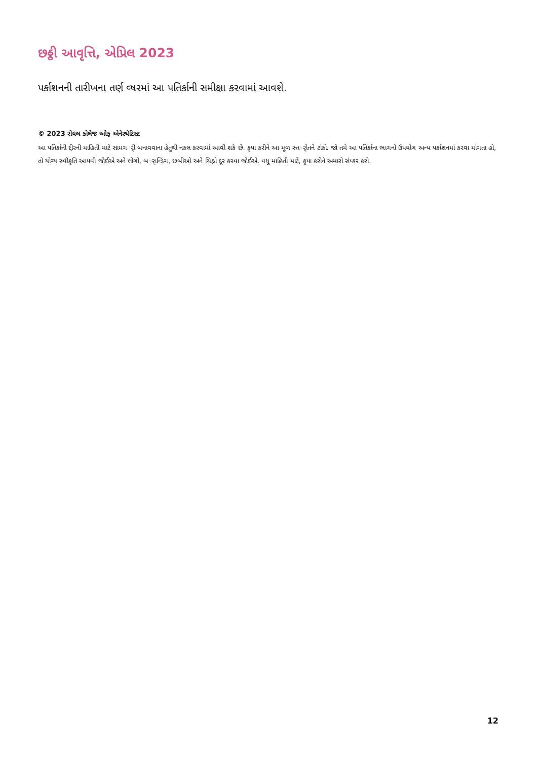છઠ્ઠી આવૃત્તિ, એપ્રિલ 2023
પર્કાશનની તારીખના તર્ણ વ્ષરમાં આ પતિર્કાની સમીક્ષા કરવામાં આવશે.
© 2023 રોયલ કોલેજ ઓફ એનેસ્થેટિસ્ટ
આ પતિર્કાની દ્દીરની માહિતી માટે સામગર્ી બનાવવાના હેતુથી નકલ કરવામાં આવી શકે છે. કૃપા કરીને આ મૂળ સ્તર્ોતને ટાંકો. જો તમે આ પતિર્કાના ભાગનો ઉપયોગ અન્ય પર્કાશનમાં કરવા માંગતા હો, તો યોગ્ય સ્વીકૃતિ આપવી જોઈએ અને લોગો, બર્ાન્ડિંગ, છબીઓ અને ચિહ્નો દૂર કરવા જોઈએ. વધુ માહિતી માટે, કૃપા કરીને અમારો સંપ્કર કરો.
12